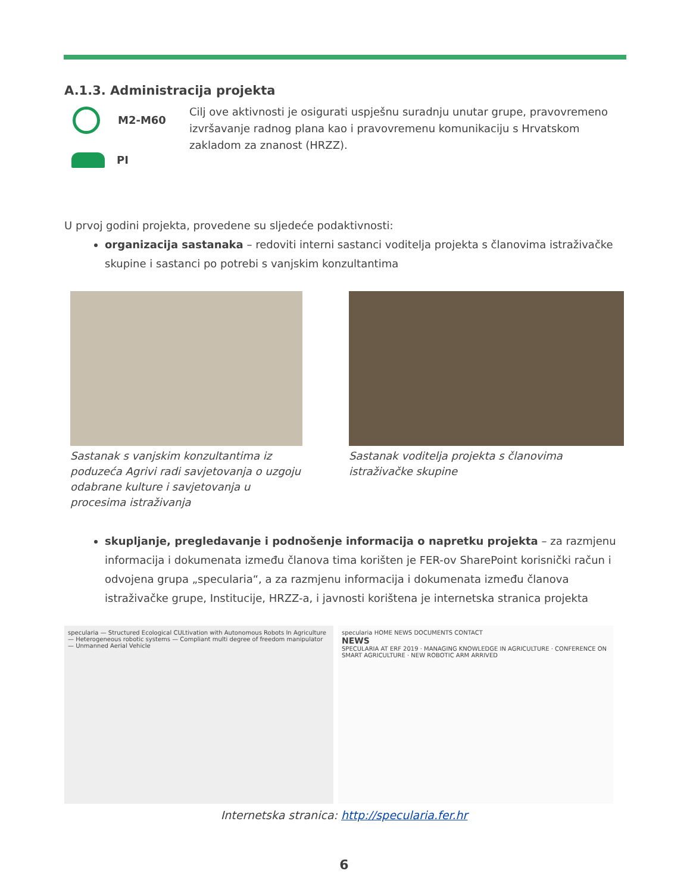A.1.3. Administracija projekta
M2-M60
PI
Cilj ove aktivnosti je osigurati uspješnu suradnju unutar grupe, pravovremeno izvršavanje radnog plana kao i pravovremenu komunikaciju s Hrvatskom zakladom za znanost (HRZZ).
U prvoj godini projekta, provedene su sljedeće podaktivnosti:
organizacija sastanaka – redoviti interni sastanci voditelja projekta s članovima istraživačke skupine i sastanci po potrebi s vanjskim konzultantima
Sastanak s vanjskim konzultantima iz poduzeća Agrivi radi savjetovanja o uzgoju odabrane kulture i savjetovanja u procesima istraživanja
Sastanak voditelja projekta s članovima istraživačke skupine
skupljanje, pregledavanje i podnošenje informacija o napretku projekta – za razmjenu informacija i dokumenata između članova tima korišten je FER-ov SharePoint korisnički račun i odvojena grupa „specularia“, a za razmjenu informacija i dokumenata između članova istraživačke grupe, Institucije, HRZZ-a, i javnosti korištena je internetska stranica projekta
specularia — Structured Ecological CULtivation with Autonomous Robots In Agriculture — Heterogeneous robotic systems — Compliant multi degree of freedom manipulator — Unmanned Aerial Vehicle
specularia HOME NEWS DOCUMENTS CONTACT
NEWS
SPECULARIA AT ERF 2019 · MANAGING KNOWLEDGE IN AGRICULTURE · CONFERENCE ON SMART AGRICULTURE · NEW ROBOTIC ARM ARRIVED
Internetska stranica: http://specularia.fer.hr
6